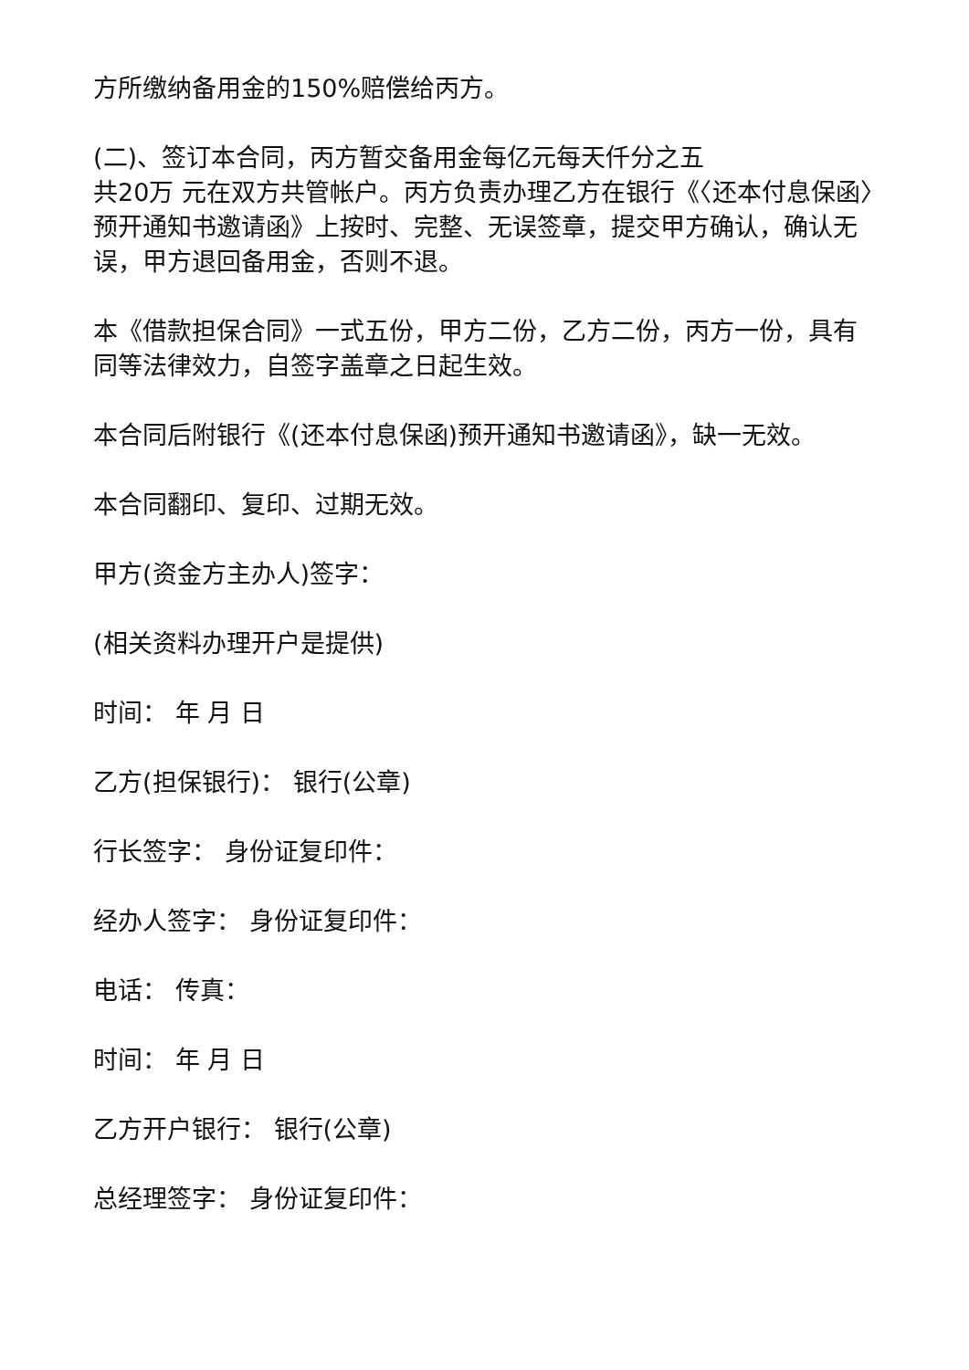方所缴纳备用金的150%赔偿给丙方。
(二)、签订本合同，丙方暂交备用金每亿元每天仟分之五
共20万 元在双方共管帐户。丙方负责办理乙方在银行《〈还本付息保函〉预开通知书邀请函》上按时、完整、无误签章，提交甲方确认，确认无误，甲方退回备用金，否则不退。
本《借款担保合同》一式五份，甲方二份，乙方二份，丙方一份，具有同等法律效力，自签字盖章之日起生效。
本合同后附银行《(还本付息保函)预开通知书邀请函》，缺一无效。
本合同翻印、复印、过期无效。
甲方(资金方主办人)签字：
(相关资料办理开户是提供)
时间： 年 月 日
乙方(担保银行)： 银行(公章)
行长签字： 身份证复印件：
经办人签字： 身份证复印件：
电话： 传真：
时间： 年 月 日
乙方开户银行： 银行(公章)
总经理签字： 身份证复印件：